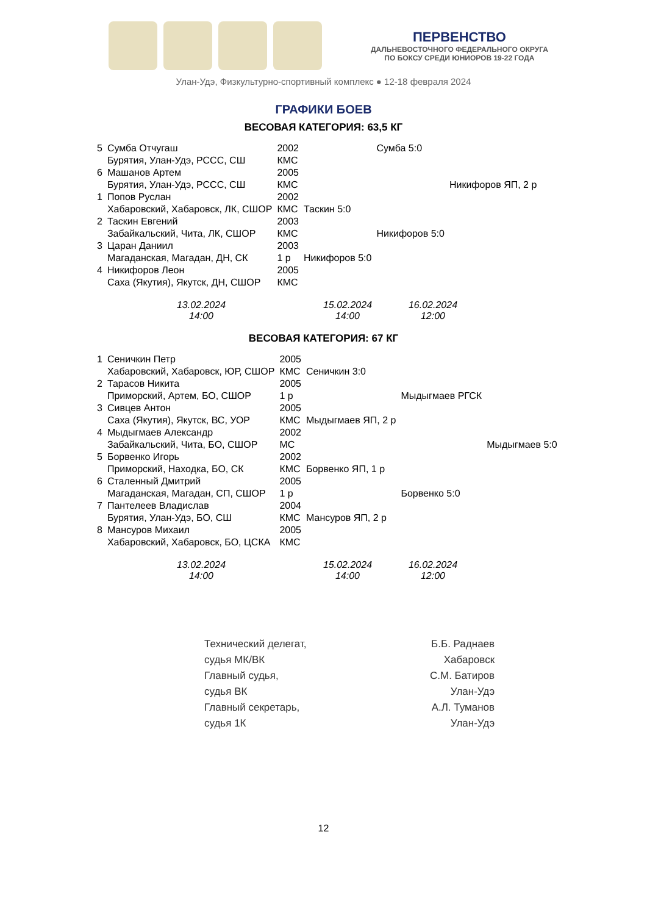ПЕРВЕНСТВО
ДАЛЬНЕВОСТОЧНОГО ФЕДЕРАЛЬНОГО ОКРУГА
ПО БОКСУ СРЕДИ ЮНИОРОВ 19-22 ГОДА
Улан-Удэ, Физкультурно-спортивный комплекс ● 12-18 февраля 2024
ГРАФИКИ БОЕВ
ВЕСОВАЯ КАТЕГОРИЯ: 63,5 КГ
| 5 | Сумба Отчугаш | 2002 | | Сумба 5:0 | |
| | Бурятия, Улан-Удэ, РССС, СШ | КМС | | | |
| 6 | Машанов Артем | 2005 | | | |
| | Бурятия, Улан-Удэ, РССС, СШ | КМС | | | Никифоров ЯП, 2 р |
| 1 | Попов Руслан | 2002 | | | |
| | Хабаровский, Хабаровск, ЛК, СШОР | КМС | Таскин 5:0 | | |
| 2 | Таскин Евгений | 2003 | | | |
| | Забайкальский, Чита, ЛК, СШОР | КМС | | Никифоров 5:0 | |
| 3 | Царан Даниил | 2003 | | | |
| | Магаданская, Магадан, ДН, СК | 1 р | Никифоров 5:0 | | |
| 4 | Никифоров Леон | 2005 | | | |
| | Саха (Якутия), Якутск, ДН, СШОР | КМС | | | |
13.02.2024
14:00
15.02.2024
14:00
16.02.2024
12:00
ВЕСОВАЯ КАТЕГОРИЯ: 67 КГ
| 1 | Сеничкин Петр | 2005 | | | |
| | Хабаровский, Хабаровск, ЮР, СШОР | КМС | Сеничкин 3:0 | | |
| 2 | Тарасов Никита | 2005 | | | |
| | Приморский, Артем, БО, СШОР | 1 р | | Мыдыгмаев РГСК | |
| 3 | Сивцев Антон | 2005 | | | |
| | Саха (Якутия), Якутск, ВС, УОР | КМС | Мыдыгмаев ЯП, 2 р | | |
| 4 | Мыдыгмаев Александр | 2002 | | | |
| | Забайкальский, Чита, БО, СШОР | МС | | | Мыдыгмаев 5:0 |
| 5 | Борвенко Игорь | 2002 | | | |
| | Приморский, Находка, БО, СК | КМС | Борвенко ЯП, 1 р | | |
| 6 | Сталенный Дмитрий | 2005 | | | |
| | Магаданская, Магадан, СП, СШОР | 1 р | | Борвенко 5:0 | |
| 7 | Пантелеев Владислав | 2004 | | | |
| | Бурятия, Улан-Удэ, БО, СШ | КМС | Мансуров ЯП, 2 р | | |
| 8 | Мансуров Михаил | 2005 | | | |
| | Хабаровский, Хабаровск, БО, ЦСКА | КМС | | | |
13.02.2024
14:00
15.02.2024
14:00
16.02.2024
12:00
Технический делегат,
судья МК/ВК
Главный судья,
судья ВК
Главный секретарь,
судья 1К
Б.Б. Раднаев
Хабаровск
С.М. Батиров
Улан-Удэ
А.Л. Туманов
Улан-Удэ
12